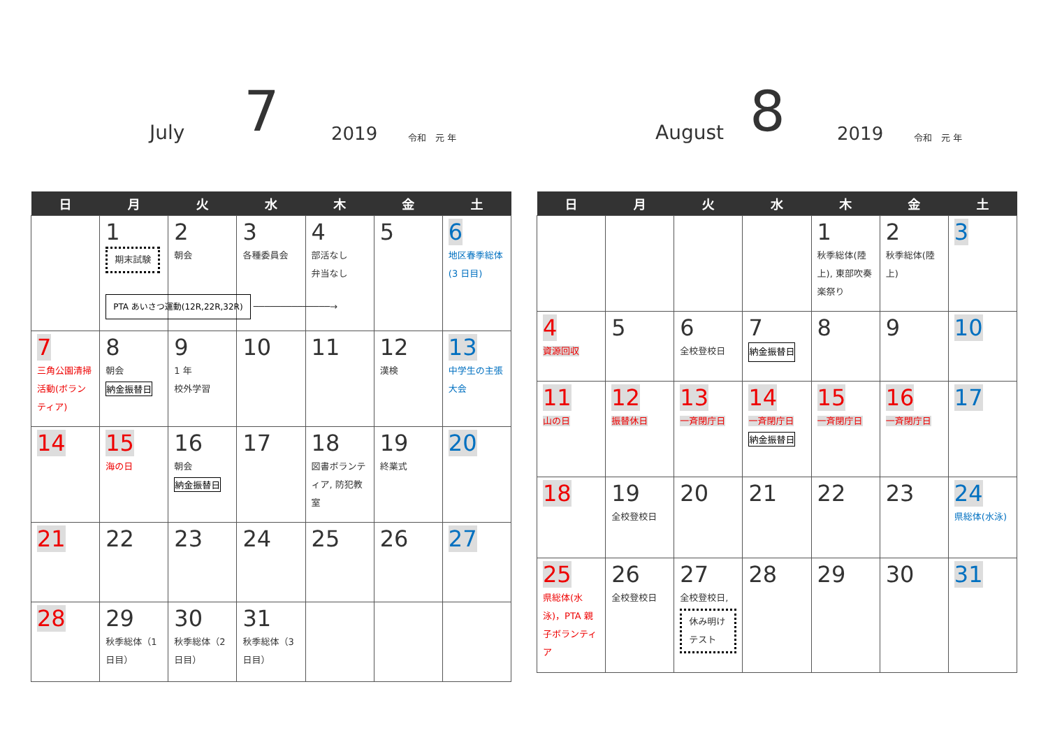July 7 2019 令和　元 年
| 日 | 月 | 火 | 水 | 木 | 金 | 土 |
| --- | --- | --- | --- | --- | --- | --- |
| | 1 期末試験 PTA あいさつ運動(12R,22R,32R) ──────────────→ | 2 朝会 | 3 各種委員会 | 4 部活なし 弁当なし | 5 | 6 地区春季総体(3 日目) |
| 7 三角公園清掃活動(ボランティア) | 8 朝会 納金振替日 | 9 1 年 校外学習 | 10 | 11 | 12 漢検 | 13 中学生の主張大会 |
| 14 | 15 海の日 | 16 朝会 納金振替日 | 17 | 18 図書ボランティア, 防犯教室 | 19 終業式 | 20 |
| 21 | 22 | 23 | 24 | 25 | 26 | 27 |
| 28 | 29 秋季総体（1 日目） | 30 秋季総体（2 日目） | 31 秋季総体（3 日目） | | | |
August 8 2019 令和　元 年
| 日 | 月 | 火 | 水 | 木 | 金 | 土 |
| --- | --- | --- | --- | --- | --- | --- |
| | | | | 1 秋季総体(陸上), 東部吹奏楽祭り | 2 秋季総体(陸上) | 3 |
| 4 資源回収 | 5 | 6 全校登校日 | 7 納金振替日 | 8 | 9 | 10 |
| 11 山の日 | 12 振替休日 | 13 一斉閉庁日 | 14 一斉閉庁日 納金振替日 | 15 一斉閉庁日 | 16 一斉閉庁日 | 17 |
| 18 | 19 全校登校日 | 20 | 21 | 22 | 23 | 24 県総体(水泳) |
| 25 県総体(水泳)，PTA 親子ボランティア | 26 全校登校日 | 27 全校登校日, 休み明けテスト | 28 | 29 | 30 | 31 |